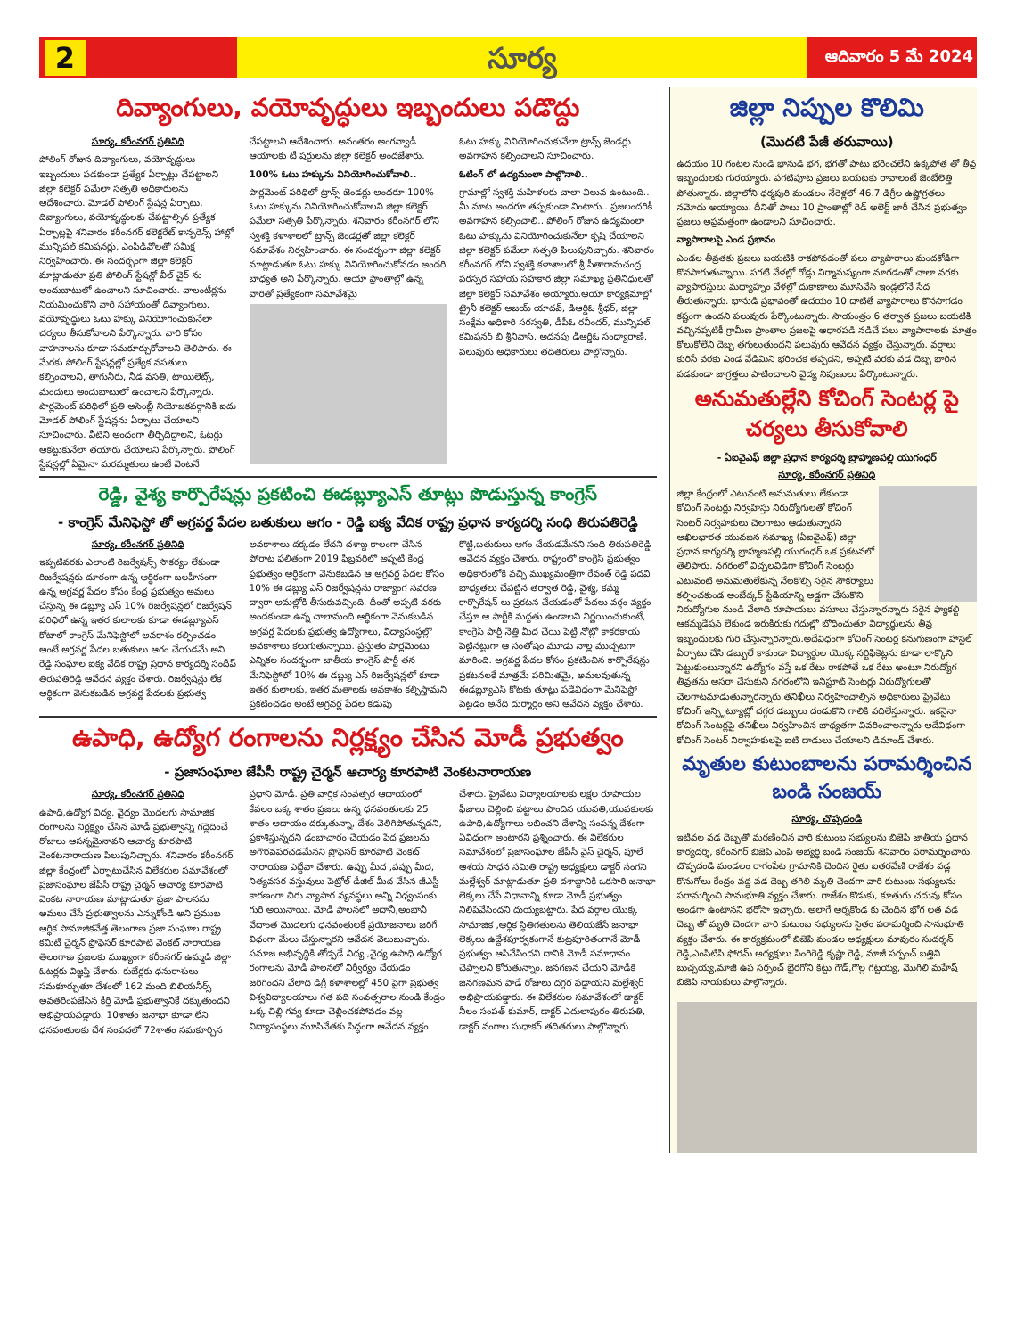2
సూర్య
ఆదివారం 5 మే 2024
దివ్యాంగులు, వయోవృద్ధులు ఇబ్బందులు పడొద్దు
సూర్య, కరీంనగర్ ప్రతినిధి
పోలింగ్ రోజున దివ్యాంగులు, వయోవృద్ధులు ఇబ్బందులు పడకుండా ప్రత్యేక ఏర్పాట్లు చేపట్టాలని జిల్లా కలెక్టర్ పమేలా సత్పతి అధికారులను ఆదేశించారు. మోడల్ పోలింగ్ స్టేషన్ల ఏర్పాటు, దివ్యాంగులు, వయోవృద్ధులకు చేపట్టాల్సిన ప్రత్యేక ఏర్పాట్లపై శనివారం కరీంనగర్ కలెక్టరేట్ కాన్ఫరెన్స్ హాల్లో మున్సిపల్ కమిషనర్లు, ఎంపీడీవోలతో సమీక్ష నిర్వహించారు. ఈ సందర్భంగా జిల్లా కలెక్టర్ మాట్లాడుతూ ప్రతి పోలింగ్ స్టేషన్లో వీల్ చైర్ ను అందుబాటులో ఉంచాలని సూచించారు. వాలంటీర్లను నియమించుకొని వారి సహాయంతో దివ్యాంగులు, వయోవృద్ధులు ఓటు హక్కు వినియోగించుకునేలా చర్యలు తీసుకోవాలని పేర్కొన్నారు. వారి కోసం వాహనాలను కూడా సమకూర్చుకోవాలని తెలిపారు. ఈ మేరకు పోలింగ్ స్టేషన్లల్లో ప్రత్యేక వసతులు కల్పించాలని, తాగునీరు, నీడ వసతి, టాయిలెట్స్, మందులు అందుబాటులో ఉంచాలని పేర్కొన్నారు. పార్లమెంట్ పరిధిలో ప్రతి అసెంబ్లీ నియోజకవర్గానికి ఐదు మోడల్ పోలింగ్ స్టేషన్లను ఏర్పాటు చేయాలని సూచించారు. వీటిని అందంగా తీర్చిదిద్దాలని, ఓటర్లు ఆకట్టుకునేలా తయారు చేయాలని పేర్కొన్నారు. పోలింగ్ స్టేషన్లల్లో ఏమైనా మరమ్మతులు ఉంటే వెంటనే చేపట్టాలని ఆదేశించారు. అనంతరం అంగన్వాడీ ఆయాలకు టీ షర్టులను జిల్లా కలెక్టర్ అందజేశారు.
100% ఓటు హక్కును వినియోగించుకోవాలి..
పార్లమెంట్ పరిధిలో ట్రాన్స్ జెండర్లు అందరూ 100% ఓటు హక్కును వినియోగించుకోవాలని జిల్లా కలెక్టర్ పమేలా సత్పతి పేర్కొన్నారు. శనివారం కరీంనగర్ లోని స్వశక్తి కళాశాలలో ట్రాన్స్ జెండర్లతో జిల్లా కలెక్టర్ సమావేశం నిర్వహించారు. ఈ సందర్భంగా జిల్లా కలెక్టర్ మాట్లాడుతూ ఓటు హక్కు వినియోగించుకోవడం అందరి బాధ్యత అని పేర్కొన్నారు. ఆయా ప్రాంతాల్లో ఉన్న వారితో ప్రత్యేకంగా సమావేశమై
ఓటు హక్కు వినియోగించుకునేలా ట్రాన్స్ జెండర్లు అవగాహన కల్పించాలని సూచించారు.
ఓటింగ్ లో ఉద్యమంలా పాల్గొనాలి..
గ్రామాల్లో స్వశక్తి మహిళలకు చాలా విలువ ఉంటుంది.. మీ మాట అందరూ తప్పకుండా వింటారు.. ప్రజలందరికీ అవగాహన కల్పించాలి.. పోలింగ్ రోజున ఉద్యమంలా ఓటు హక్కును వినియోగించుకునేలా కృషి చేయాలని జిల్లా కలెక్టర్ పమేలా సత్పతి పిలుపునిచ్చారు. శనివారం కరీంనగర్ లోని స్వశక్తి కళాశాలలో శ్రీ సీతారామచంద్ర పరస్పర సహాయ సహకార జిల్లా సమాఖ్య ప్రతినిధులతో జిల్లా కలెక్టర్ సమావేశం అయ్యారు.ఆయా కార్యక్రమాల్లో ట్రైనీ కలెక్టర్ అజయ్ యాదవ్, డిఆర్డిఓ శ్రీధర్, జిల్లా సంక్షేమ అధికారి సరస్వతి, డీపీఓ రవీందర్, మున్సిపల్ కమిషనర్ బి శ్రీనివాస్, అదనపు డీఆర్డిఓ సంధ్యారాణి, పలువురు అధికారులు తదితరులు పాల్గొన్నారు.
రెడ్డి, వైశ్య కార్పొరేషన్లు ప్రకటించి ఈడబ్ల్యూఎస్ తూట్లు పొడుస్తున్న కాంగ్రెస్
- కాంగ్రెస్ మేనిఫెస్టో తో అగ్రవర్ణ పేదల బతుకులు ఆగం - రెడ్డి ఐక్య వేదిక రాష్ట్ర ప్రధాన కార్యదర్శి సంధి తిరుపతిరెడ్డి
సూర్య, కరీంనగర్ ప్రతినిధి
ఇప్పటివరకు ఎలాంటి రిజర్వేషన్స్ సౌకర్యం లేకుండా రిజర్వేషన్లకు దూరంగా ఉన్న ఆర్థికంగా బలహీనంగా ఉన్న అగ్రవర్ణ పేదల కోసం కేంద్ర ప్రభుత్వం అమలు చేస్తున్న ఈ డబ్ల్యూ ఎస్ 10% రిజర్వేషన్లలో రిజర్వేషన్ పరిధిలో ఉన్న ఇతర కులాలకు కూడా ఈడబ్ల్యూఎస్ కోటాలో కాంగ్రెస్ మేనిఫెస్టోలో అవకాశం కల్పించడం అంటే అగ్రవర్ణ పేదల బతుకులు ఆగం చేయడమే అని రెడ్డి సంఘాల ఐక్య వేదిక రాష్ట్ర ప్రధాన కార్యదర్శి సందీప్ తిరుపతిరెడ్డి ఆవేదన వ్యక్తం చేశారు. రిజర్వేషన్లు లేక ఆర్థికంగా వెనుకబడిన అగ్రవర్ణ పేదలకు ప్రభుత్వ అవకాశాలు దక్కడం లేదని దశాబ్ద కాలంగా చేసిన పోరాట ఫలితంగా 2019 ఫిబ్రవరిలో అప్పటి కేంద్ర ప్రభుత్వం ఆర్థికంగా వెనుకబడిన ఆ అగ్రవర్ణ పేదల కోసం 10% ఈ డబ్ల్యు ఎస్ రిజర్వేషన్లను రాజ్యాంగ సవరణ ద్వారా అమల్లోకి తీసుకువచ్చింది. దీంతో అప్పటి వరకు అందకుండా ఉన్న చాలామంది ఆర్థికంగా వెనుకబడిన అగ్రవర్ణ పేదలకు ప్రభుత్వ ఉద్యోగాలు, విద్యాసంస్థల్లో అవకాశాలు కలుగుతున్నాయి. ప్రస్తుతం పార్లమెంటు ఎన్నికల సందర్భంగా జాతీయ కాంగ్రెస్ పార్టీ తన మేనిఫెస్టోలో 10% ఈ డబ్ల్యు ఎస్ రిజర్వేషన్లలో కూడా ఇతర కులాలకు, ఇతర మతాలకు అవకాశం కల్పిస్తామని ప్రకటించడం అంటే అగ్రవర్ణ పేదల కడుపు కొట్టి,బతుకులు ఆగం చేయడమేనని సంధి తిరుపతిరెడ్డి ఆవేదన వ్యక్తం చేశారు. రాష్ట్రంలో కాంగ్రెస్ ప్రభుత్వం అధికారంలోకి వచ్చి ముఖ్యమంత్రిగా రేవంత్ రెడ్డి పదవి బాధ్యతలు చేపట్టిన తర్వాత రెడ్డి, వైశ్య, కమ్మ కార్పొరేషన్ లు ప్రకటన చేయడంతో పేదలు వర్గం వ్యక్తం చేస్తూ ఆ పార్టీకి మద్దతు ఉండాలని నిర్ణయించుకుంటే, కాంగ్రెస్ పార్టీ నెత్తి మీద చేయి పెట్టి నోట్లో కాకరకాయ పెట్టినట్టుగా ఆ సంతోషం మూడు నాల్ల ముచ్చటగా మారింది. అగ్రవర్ణ పేదల కోసం ప్రకటించిన కార్పొరేషన్లు ప్రకటనలకే మాత్రమే పరిమితమై, అమలవుతున్న ఈడబ్ల్యూఎస్ కోటకు తూట్లు పడేవిధంగా మేనిఫెస్టో పెట్టడం అనేది దుర్మార్గం అని ఆవేదన వ్యక్తం చేశారు.
ఉపాధి, ఉద్యోగ రంగాలను నిర్లక్ష్యం చేసిన మోడీ ప్రభుత్వం
- ప్రజాసంఘాల జేపీసీ రాష్ట్ర చైర్మన్ ఆచార్య కూరపాటి వెంకటనారాయణ
సూర్య, కరీంనగర్ ప్రతినిధి
ఉపాధి,ఉద్యోగ విద్య, వైద్యం మొదలగు సామాజిక రంగాలను నిర్లక్ష్యం చేసిన మోడీ ప్రభుత్వాన్ని గద్దెదించే రోజులు ఆసన్నమైనావని ఆచార్య కూరపాటి వెంకటనారాయణ పిలుపునిచ్చారు. శనివారం కరీంనగర్ జిల్లా కేంద్రంలో ఏర్పాటుచేసిన విలేకరుల సమావేశంలో ప్రజాసంఘాల జేపీసీ రాష్ట్ర చైర్మన్ ఆచార్య కూరపాటి వెంకట నారాయణ మాట్లాడుతూ ప్రజా పాలనను అమలు చేసే ప్రభుత్వాలను ఎన్నుకోండి అని ప్రముఖ ఆర్థిక సామాజికవేత్త తెలంగాణ ప్రజా సంఘాల రాష్ట్ర కమిటీ చైర్మన్ ప్రొఫెసర్ కూరపాటి వెంకట్ నారాయణ తెలంగాణ ప్రజలకు ముఖ్యంగా కరీంనగర్ ఉమ్మడి జిల్లా ఓటర్లకు విజ్ఞప్తి చేశారు. కుబేర్లకు ధనురాశులు సమకూర్చుతూ దేశంలో 162 మంది బిలియనీర్స్ అవతరింపజేసిన కీర్తి మోడీ ప్రభుత్వానికే దక్కుతుందని అభిప్రాయపడ్డారు. 10శాతం జనాభా కూడా లేని ధనవంతులకు దేశ సంపదలో 72శాతం సమకూర్చిన ప్రధాని మోడీ. ప్రతి వార్షిక సంవత్సర ఆదాయంలో కేవలం ఒక్క శాతం ప్రజలు ఉన్న ధనవంతులకు 25 శాతం ఆదాయం దక్కుతున్నా, దేశం వెలిగిపోతున్నదని, ప్రకాశిస్తున్నదని డంబాచారం చేయడం పేద ప్రజలను అగౌరవపరచడమేనని ప్రొఫెసర్ కూరపాటి వెంకట్ నారాయణ ఎద్దేవా చేశారు. ఉప్పు మీద ,పప్పు మీద, నిత్యవసర వస్తువులు పెట్రోల్ డీజిల్ మీద వేసిన జీఎస్టీ కారణంగా చిరు వ్యాపార వ్యవస్థలు అన్ని విధ్వంసంకు గురి అయినాయి. మోడీ పాలనలో అదానీ,అంబానీ వేదాంత మొదలగు ధనవంతులకే ప్రయోజనాలు జరిగే విధంగా మేలు చేస్తున్నారని ఆవేదన వెలుబుచ్చారు. సమాజ అభివృద్ధికి తోడ్పడే విద్య ,వైద్య ఉపాధి ఉద్యోగ రంగాలను మోడీ పాలనలో నిర్వీర్యం చేయడం జరిగిందని వేలాది డిగ్రీ కళాశాలల్లో 450 పైగా ప్రభుత్వ విశ్వవిద్యాలయాలు గత పది సంవత్సరాల నుండి కేంద్రం ఒక్క చిల్లి గవ్వ కూడా చెల్లించకపోవడం వల్ల విద్యాసంస్థలు మూసివేతకు సిద్ధంగా ఆవేదన వ్యక్తం చేశారు. ప్రైవేటు విద్యాలయాలకు లక్షల రూపాయల ఫీజులు చెల్లించి పట్టాలు పొందిన యువతి,యువకులకు ఉపాధి,ఉద్యోగాలు లభించని దేశాన్ని సంపన్న దేశంగా ఏవిధంగా అంటారని ప్రశ్నించారు. ఈ విలేకరుల సమావేశంలో ప్రజాసంఘాల జేపీసీ వైస్ చైర్మన్, పూలే ఆశయ సాధన సమితి రాష్ట్ర అధ్యక్షులు డాక్టర్ సంగని మల్లేశ్వర్ మాట్లాడుతూ ప్రతి దశాబ్దానికి ఒకసారి జనాభా లెక్కలు చేసే విధానాన్ని కూడా మోడీ ప్రభుత్వం నిలిపివేసిందని దుయ్యబట్టారు. పేద వర్గాల యొక్క సామాజిక ,ఆర్థిక స్థితిగతులను తెలియజేసే జనాభా లెక్కలు ఉద్దేశపూర్వకంగానే కుట్రపూరితంగానే మోడీ ప్రభుత్వం ఆపివేసిందని దానికి మోడీ సమాధానం చెప్పాలని కోరుతున్నాం. జనగణన చేయని మోడీకి జనగణమన పాడే రోజులు దగ్గర పడ్డాయని మల్లేశ్వర్ అభిప్రాయపడ్డారు. ఈ విలేకరుల సమావేశంలో డాక్టర్ నీలం సంపత్ కుమార్, డాక్టర్ ఎదులాపురం తిరుపతి, డాక్టర్ వంగాల సుధాకర్ తదితరులు పాల్గొన్నారు
జిల్లా నిప్పుల కొలిమి
(మొదటి పేజీ తరువాయి)
ఉదయం 10 గంటల నుండి భానుడి భగ, భగతో పాటు భరించలేని ఉక్కపోత తో తీవ్ర ఇబ్బందులకు గురయ్యారు. పగటిపూట ప్రజలు బయటకు రావాలంటే జెంబేలెత్తి పోతున్నారు. జిల్లాలోని ధర్మపురి మండలం నేరెళ్లలో 46.7 డిగ్రీల ఉష్ణోగ్రతలు నమోదు అయ్యాయి. దీనితో పాటు 10 ప్రాంతాల్లో రెడ్ అలెర్ట్ జారీ చేసిన ప్రభుత్వం ప్రజలు అప్రమత్తంగా ఉండాలని సూచించారు.
వ్యాపారాలపై ఎండ ప్రభావం
ఎండల తీవ్రతకు ప్రజలు బయటికి రాకపోవడంతో పలు వ్యాపారాలు మందకోడిగా కొనసాగుతున్నాయి. పగటి వేళల్లో రోడ్లు నిర్మానుష్యంగా మారడంతో చాలా వరకు వ్యాపారస్తులు మధ్యాహ్నం వేళల్లో దుకాణాలు మూసివేసి ఇండ్లలోనే సేద తీరుతున్నారు. భానుడి ప్రభావంతో ఉదయం 10 దాటితే వ్యాపారాలు కొనసాగడం కష్టంగా ఉందని పలువురు పేర్కొంటున్నారు. సాయంత్రం 6 తర్వాత ప్రజలు బయటికి వచ్చినప్పటికీ గ్రామీణ ప్రాంతాల ప్రజలపై ఆధారపడి నడిచే పలు వ్యాపారాలకు మాత్రం కోలుకోలేని దెబ్బ తగులుతుందని పలువురు ఆవేదన వ్యక్తం చేస్తున్నారు. వర్షాలు కురిసే వరకు ఎండ వేడిమిని భరించక తప్పదని, అప్పటి వరకు వడ దెబ్బ భారిన పడకుండా జాగ్రత్తలు పాటించాలని వైద్య నిపుణులు పేర్కొంటున్నారు.
అనుమతుల్లేని కోచింగ్ సెంటర్ల పై చర్యలు తీసుకోవాలి
- ఏఐవైఎఫ్ జిల్లా ప్రధాన కార్యదర్శి బ్రాహ్మణపల్లి యుగంధర్
సూర్య, కరీంనగర్ ప్రతినిధి
జిల్లా కేంద్రంలో ఎటువంటి అనుమతులు లేకుండా కోచింగ్ సెంటర్లు నిర్వహిస్తు నిరుద్యోగులతో కోచింగ్ సెంటర్ నిర్వహకులు చెలగాటం ఆడుతున్నారని అఖిలభారత యువజన సమాఖ్య (ఏఐవైఎఫ్) జిల్లా ప్రధాన కార్యదర్శి బ్రాహ్మణపల్లి యుగంధర్ ఒక ప్రకటనలో తెలిపారు. నగరంలో విచ్చలవిడిగా కోచింగ్ సెంటర్లు ఎటువంటి అనుమతులేకున్న నేలకొల్పి సరైన సౌకర్యాలు కల్పించకుండ అంబేద్కర్ స్టేడియాన్ని అడ్డగా చేసుకొని నిరుద్యోగుల నుండి వేలాది రూపాయలు వసూలు చేస్తున్నారన్నారు సరైన ఫ్యాకల్టి ఆకమ్మడేషన్ లేకుండ ఇరుకిరుకు గదుల్లో బోధించుతూ విద్యార్థులను తీవ్ర ఇబ్బందులకు గురి చేస్తున్నారన్నారు.అదేవిధంగా కోచింగ్ సెంటర్ల కనుగుణంగా హాస్టల్ ఏర్పాటు చేసి డబ్బులే కాకుండా విద్యార్థుల యొక్క సర్టిఫికెట్లను కూడా లాక్కొని పెట్టుకుంటున్నారని ఉద్యోగం వస్తే ఒక రేటు రాకపోతే ఒక రేటు అంటూ నిరుద్యోగ తీవ్రతను ఆసరా చేసుకుని నగరంలోని ఇనిస్టూట్ సెంటర్లు నిరుద్యోగులతో చెలగాటమాడుతున్నారన్నారు.తనిఖీలు నిర్వహించాల్సిన అధికారులు ప్రైవేటు కోచింగ్ ఇన్స్టిట్యూట్లో దగ్గర డబ్బులు దండుకొని గాలికి వదిలేస్తున్నారు. ఇకనైనా కోచింగ్ సెంటర్లపై తనిఖీలు నిర్వహించిన బాధ్యతగా వివరించాలన్నారు అదేవిధంగా కోచింగ్ సెంటర్ నిర్వాహకులపై ఐటి దాడులు చేయాలని డిమాండ్ చేశారు.
మృతుల కుటుంబాలను పరామర్శించిన బండి సంజయ్
సూర్య, చొప్పదండి
ఇటీవల వడ దెబ్బతో మరణించిన వారి కుటుంబ సభ్యులను బిజెపి జాతీయ ప్రధాన కార్యదర్శి, కరీంనగర్ బిజెపి ఎంపి అభ్యర్థి బండి సంజయ్ శనివారం పరామర్శించారు. చొప్పదండి మండలం రాగంపేట గ్రామానికి చెందిన రైతు ఐతరవేణి రాజేశం వడ్ల కొనుగోలు కేంద్రం వద్ద వడ దెబ్బ తగిలి మృతి చెందగా వారి కుటుంబ సభ్యులను పరామర్శించి సానుభూతి వ్యక్తం చేశారు. రాజేశం కొడుకు, కూతురు చదువు కోసం అండగా ఉంటానని భరోసా ఇచ్చారు. అలాగే ఆర్నకొండ కు చెందిన భోగ లత వడ దెబ్బ తో మృతి చెందగా వారి కుటుంబ సభ్యులను సైతం పరామర్శించి సానుభూతి వ్యక్తం చేశారు. ఈ కార్యక్రమంలో బిజెపి మండల అధ్యక్షులు మావురం సుదర్శన్ రెడ్డి,ఎంపిటిసి ఫోరమ్ అధ్యక్షులు సింగిరెడ్డి కృష్ణా రెడ్డి, మాజీ సర్పంచ్ బత్తిని బుచ్చయ్య,మాజీ ఉప సర్పంచ్ భైరగోని కిట్టు గౌడ్,గొల్ల గట్టయ్య, మొగిలి మహేష్ బిజెపి నాయకులు పాల్గొన్నారు.